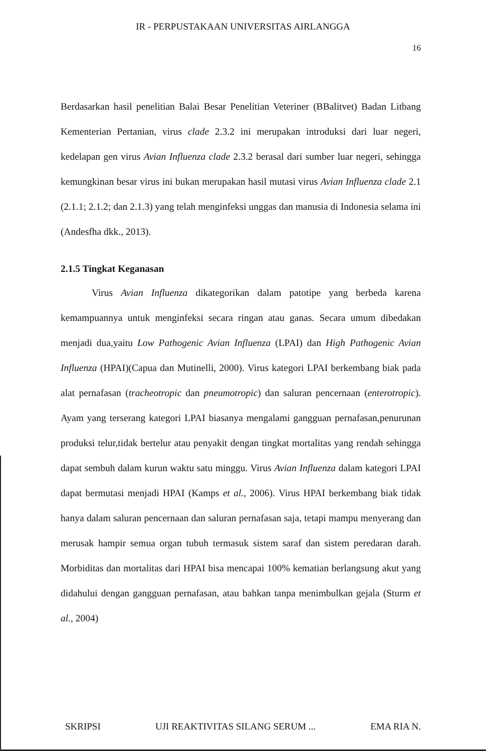IR - PERPUSTAKAAN UNIVERSITAS AIRLANGGA
16
Berdasarkan hasil penelitian Balai Besar Penelitian Veteriner (BBalitvet) Badan Litbang Kementerian Pertanian, virus clade 2.3.2 ini merupakan introduksi dari luar negeri, kedelapan gen virus Avian Influenza clade 2.3.2 berasal dari sumber luar negeri, sehingga kemungkinan besar virus ini bukan merupakan hasil mutasi virus Avian Influenza clade 2.1 (2.1.1; 2.1.2; dan 2.1.3) yang telah menginfeksi unggas dan manusia di Indonesia selama ini (Andesfha dkk., 2013).
2.1.5 Tingkat Keganasan
Virus Avian Influenza dikategorikan dalam patotipe yang berbeda karena kemampuannya untuk menginfeksi secara ringan atau ganas. Secara umum dibedakan menjadi dua,yaitu Low Pathogenic Avian Influenza (LPAI) dan High Pathogenic Avian Influenza (HPAI)(Capua dan Mutinelli, 2000). Virus kategori LPAI berkembang biak pada alat pernafasan (tracheotropic dan pneumotropic) dan saluran pencernaan (enterotropic). Ayam yang terserang kategori LPAI biasanya mengalami gangguan pernafasan,penurunan produksi telur,tidak bertelur atau penyakit dengan tingkat mortalitas yang rendah sehingga dapat sembuh dalam kurun waktu satu minggu. Virus Avian Influenza dalam kategori LPAI dapat bermutasi menjadi HPAI (Kamps et al., 2006). Virus HPAI berkembang biak tidak hanya dalam saluran pencernaan dan saluran pernafasan saja, tetapi mampu menyerang dan merusak hampir semua organ tubuh termasuk sistem saraf dan sistem peredaran darah. Morbiditas dan mortalitas dari HPAI bisa mencapai 100% kematian berlangsung akut yang didahului dengan gangguan pernafasan, atau bahkan tanpa menimbulkan gejala (Sturm et al., 2004)
SKRIPSI UJI REAKTIVITAS SILANG SERUM ... EMA RIA N.